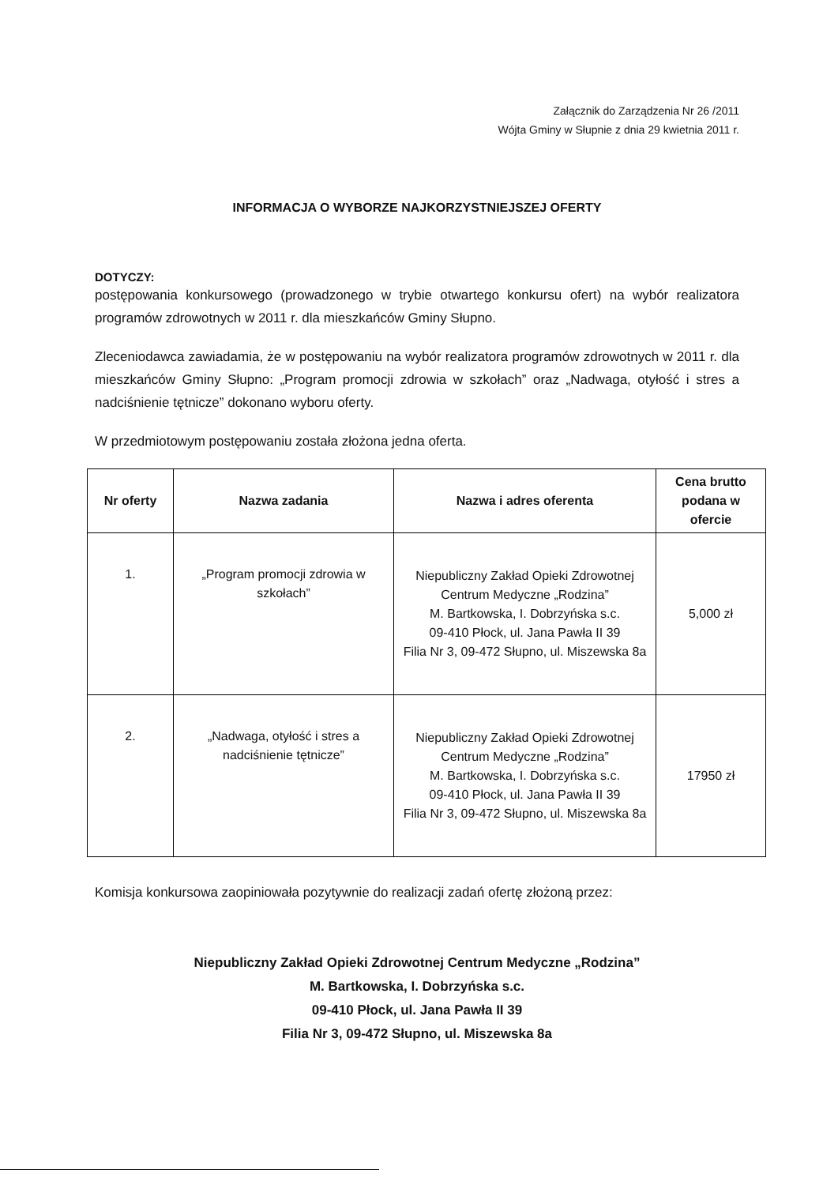Załącznik do Zarządzenia Nr 26 /2011
Wójta Gminy w Słupnie z dnia 29 kwietnia 2011 r.
INFORMACJA O WYBORZE NAJKORZYSTNIEJSZEJ OFERTY
DOTYCZY:
postępowania konkursowego (prowadzonego w trybie otwartego konkursu ofert) na wybór realizatora programów zdrowotnych w 2011 r. dla mieszkańców Gminy Słupno.
Zleceniodawca zawiadamia, że w postępowaniu na wybór realizatora programów zdrowotnych w 2011 r. dla mieszkańców Gminy Słupno: „Program promocji zdrowia w szkołach” oraz „Nadwaga, otyłość i stres a nadciśnienie tętnicze” dokonano wyboru oferty.
W przedmiotowym postępowaniu została złożona jedna oferta.
| Nr oferty | Nazwa zadania | Nazwa i adres oferenta | Cena brutto podana w ofercie |
| --- | --- | --- | --- |
| 1. | „Program promocji zdrowia w szkołach” | Niepubliczny Zakład Opieki Zdrowotnej Centrum Medyczne „Rodzina” M. Bartkowska, I. Dobrzyńska s.c. 09-410 Płock, ul. Jana Pawła II 39 Filia Nr 3, 09-472 Słupno, ul. Miszewska 8a | 5,000 zł |
| 2. | „Nadwaga, otyłość i stres a nadciśnienie tętnicze” | Niepubliczny Zakład Opieki Zdrowotnej Centrum Medyczne „Rodzina” M. Bartkowska, I. Dobrzyńska s.c. 09-410 Płock, ul. Jana Pawła II 39 Filia Nr 3, 09-472 Słupno, ul. Miszewska 8a | 17950 zł |
Komisja konkursowa zaopiniowała pozytywnie do realizacji zadań ofertę złożoną przez:
Niepubliczny Zakład Opieki Zdrowotnej Centrum Medyczne „Rodzina”
M. Bartkowska, I. Dobrzyńska s.c.
09-410 Płock, ul. Jana Pawła II 39
Filia Nr 3, 09-472 Słupno, ul. Miszewska 8a